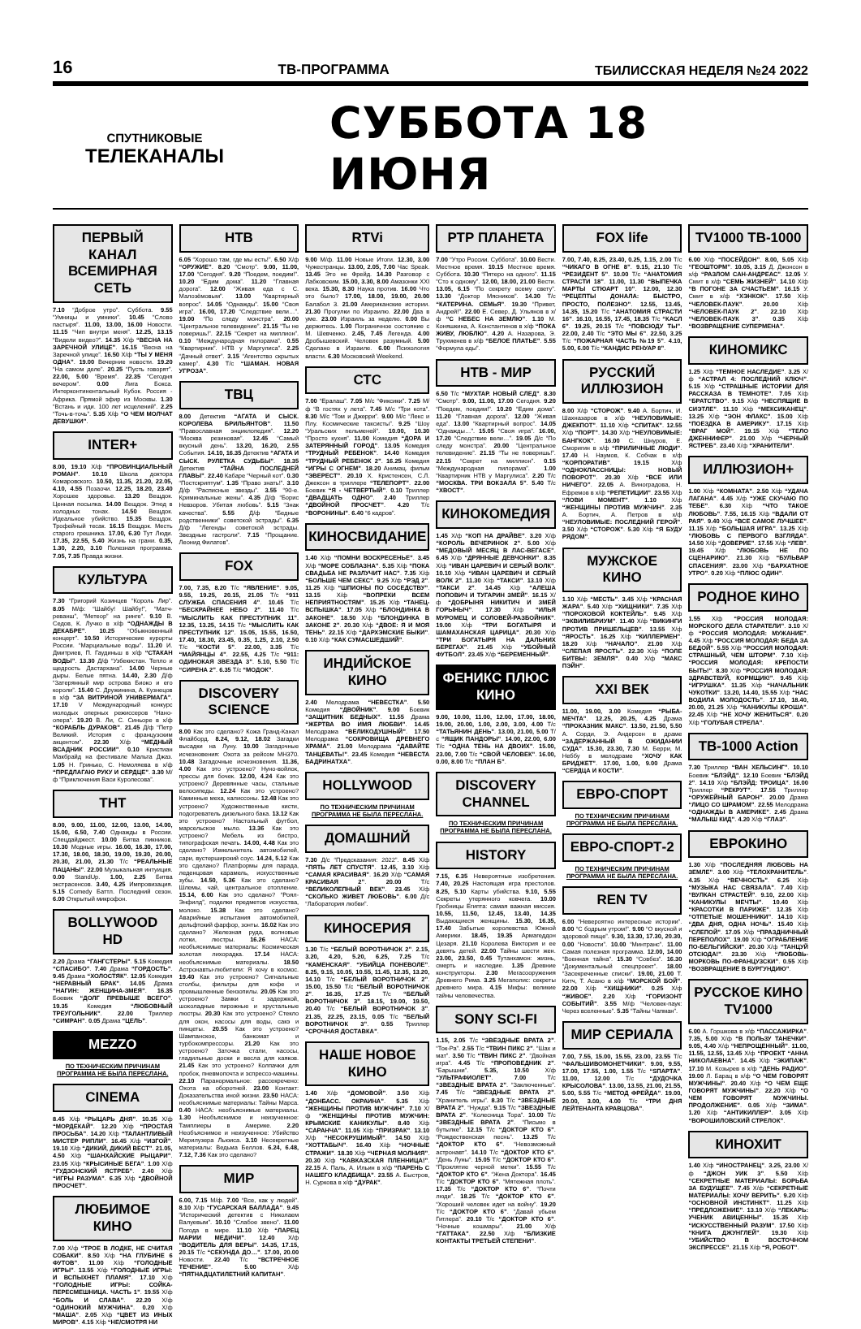16 ТВ-ПРОГРАММА ТБИЛИССКАЯ НЕДЕЛЯ №24 2022
СПУТНИКОВЫЕ
ТЕЛЕКАНАЛЫ
СУББОТА 18 ИЮНЯ
ПЕРВЫЙ КАНАЛ ВСЕМИРНАЯ СЕТЬ
7.10 “Доброе утро”. Суббота. 9.55 “Умницы и умники”. 10.45 “Слово пастыря”. 11.00, 13.00, 16.00 Новости. 11.15 “Чип внутри меня”. 12.25, 13.15 “Видели видео?”. 14.35 Х/ф “ВЕСНА НА ЗАРЕЧНОЙ УЛИЦЕ”. 16.15 “Весна на Заречной улице”. 16.50 Х/ф “ТЫ У МЕНЯ ОДНА”. 19.00 Вечерние новости. 19.20 “На самом деле”. 20.25 “Пусть говорят”. 22.00, 5.00 “Время”. 22.35 “Сегодня вечером”. 0.00 Лига Бокса. Интерконтинентальный Кубок. Россия - Африка. Прямой эфир из Москвы. 1.30 “Встань и иди. 100 лет исцелений”. 2.25 “Точь-в-точь”. 5.35 Х/ф “О ЧЕМ МОЛЧАТ ДЕВУШКИ”.
INTER+
8.00, 19.10 Х/ф “ПРОВИНЦИАЛЬНЫЙ РОМАН”. 10.10 Школа доктора Комаровского. 10.50, 11.35, 21.20, 22.05, 4.10, 4.55 Позаочи. 12.25, 18.20, 23.40 Хорошее здоровье. 13.20 Вещдок. Ценная посылка. 14.00 Вещдок. Этюд в холодных тонах. 14.50 Вещдок. Идеальное убийство. 15.35 Вещдок. Трофейный тесак. 16.15 Вещдок. Месть старого грешника. 17.00, 6.30 Тут Люди. 17.35, 22.55, 5.40 Жизнь на грани. 0.35, 1.30, 2.20, 3.10 Полезная программа. 7.05, 7.35 Правда жизни.
КУЛЬТУРА
7.30 “Григорий Козинцев “Король Лир”. 8.05 М/ф: “Шайбу! Шайбу!”, “Матч-реванш”, “Метеор” на ринге”. 9.10 В. Седов, К. Лучко в х/ф “ОДНАЖДЫ В ДЕКАБРЕ”. 10.25 “Обыкновенный концерт”. 10.50 Исторические курорты России. “Марциальные воды”. 11.20 И. Дмитриев, П. Гаудиньш в х/ф “СТАКАН ВОДЫ”. 13.30 Д/ф “Узбекистан. Тепло и щедрость Дастархана”. 14.00 Черные дыры. Белые пятна. 14.40, 2.30 Д/ф “Затерянный мир острова Биоко и его короли”. 15.40 С. Дружинина, А. Кузнецов в х/ф “ЗА ВИТРИНОЙ УНИВЕРМАГА”. 17.10 V Международный конкурс молодых оперных режиссеров “Нано-опера”. 19.20 В. Ли, С. Синьоре в х/ф “КОРАБЛЬ ДУРАКОВ”. 21.45 Д/ф “Петр Великий. История с французским акцентом”. 22.30 Х/ф “МЕДНЫЙ ВСАДНИК РОССИИ”. 0.10 Кристиан Макбрайд на фестивале Мальта Джаз. 1.05 Н. Гринько, С. Немоляева в х/ф “ПРЕДЛАГАЮ РУКУ И СЕРДЦЕ”. 3.30 М/ф “Приключения Васи Куролесова”.
ТНТ
8.00, 9.00, 11.00, 12.00, 13.00, 14.00, 15.00, 6.50, 7.40 Однажды в России. Спецдайджест. 10.00 Битва пикников. 10.30 Модные игры. 16.00, 16.30, 17.00, 17.30, 18.00, 18.30, 19.00, 19.30, 20.00, 20.30, 21.00, 21.30 Т/с “РЕАЛЬНЫЕ ПАЦАНЫ”. 22.00 Музыкальная интуиция. 0.00 StandUp. 1.00, 2.25 Битва экстрасенсов. 3.40, 4.25 Импровизация. 5.15 Comedy Баттл. Последний сезон. 6.00 Открытый микрофон.
BOLLYWOOD HD
2.20 Драма “ГАНГСТЕРЫ”. 5.15 Комедия “СПАСИБО”. 7.40 Драма “ГОРДОСТЬ”. 9.45 Драма “ХОЛОСТЯК”. 12.05 Комедия “НЕРАВНЫЙ БРАК”. 14.05 Драма “НАГИН: ЖЕНЩИНА-ЗМЕЯ”. 16.35 Боевик “ДОЛГ ПРЕВЫШЕ ВСЕГО”. 19.35 Комедия “ЛЮБОВНЫЙ ТРЕУГОЛЬНИК”. 22.00 Триллер “СИМРАН”. 0.05 Драма “ЦЕЛЬ”.
MEZZO
ПО ТЕХНИЧЕСКИМ ПРИЧИНАМ ПРОГРАММА НЕ БЫЛА ПЕРЕСЛАНА.
CINEMA
8.45 Х/ф “РЫЦАРЬ ДНЯ”. 10.35 Х/ф “МОРДЕКАЙ”. 12.20 Х/ф “ПРОСТАЯ ПРОСЬБА”. 14.20 Х/ф “ТАЛАНТЛИВЫЙ МИСТЕР РИПЛИ”. 16.45 Х/ф “ИЗГОЙ”. 19.10 Х/ф “ДИКИЙ, ДИКИЙ ВЕСТ”. 21.05, 4.50 Х/ф “ШАНХАЙСКИЕ РЫЦАРИ”. 23.05 Х/ф “КРЫСИНЫЕ БЕГА”. 1.00 Х/ф “ГУДЗОНСКИЙ ЯСТРЕБ”. 2.40 Х/ф “ИГРЫ РАЗУМА”. 6.35 Х/ф “ДВОЙНОЙ ПРОСЧЕТ”.
ЛЮБИМОЕ КИНО
7.00 Х/ф “ТРОЕ В ЛОДКЕ, НЕ СЧИТАЯ СОБАКИ”. 8.50 Х/ф “НА ГЛУБИНЕ 6 ФУТОВ”. 11.00 Х/ф “ГОЛОДНЫЕ ИГРЫ”. 13.55 Х/ф “ГОЛОДНЫЕ ИГРЫ: И ВСПЫХНЕТ ПЛАМЯ”. 17.10 Х/ф “ГОЛОДНЫЕ ИГРЫ: СОЙКА-ПЕРЕСМЕШНИЦА. ЧАСТЬ 1”. 19.55 Х/ф “БОЛЬ И СЛАВА”. 22.20 Х/ф “ОДИНОКИЙ МУЖЧИНА”. 0.20 Х/ф “МАША”. 2.05 Х/ф “ЦВЕТ ИЗ ИНЫХ МИРОВ”. 4.15 Х/ф “НЕ/СМОТРЯ НИ
НТВ
6.05 “Хорошо там, где мы есть!”. 6.50 Х/ф “ОРУЖИЕ”. 8.20 “Смотр”. 9.00, 11.00, 17.00 “Сегодня”. 9.20 “Поедем, поедим!”. 10.20 “Едим дома”. 11.20 “Главная дорога”. 12.00 “Живая еда с С. Малозёмовым”. 13.00 “Квартирный вопрос”. 14.05 “Однажды”. 15.00 “Своя игра”. 16.00, 17.20 “Следствие вели…”. 19.00 “По следу монстра”. 20.00 “Центральное телевидение”. 21.15 “Ты не поверишь!”. 22.15 “Секрет на миллион”. 0.10 “Международная пилорама”. 0.55 “Квартирник”. НТВ у Маргулиса”. 2.25 “Дачный ответ”. 3.15 “Агентство скрытых камер”. 4.30 Т/с “ШАМАН. НОВАЯ УГРОЗА”.
ТВЦ
8.00 Детектив “АГАТА И СЫСК. КОРОЛЕВА БРИЛЬЯНТОВ”. 11.50 “Православная энциклопедия”. 12.20 “Москва резиновая”. 12.45 “Самый вкусный день”. 13.20, 16.20, 2.55 События. 14.10, 16.35 Детектив “АГАТА И СЫСК. РУЛЕТКА СУДЬБЫ”. 18.35 Детектив “ТАЙНА ПОСЛЕДНЕЙ ГЛАВЫ”. 22.40 Кабаре “Черный кот”. 0.30 “Постскриптум”. 1.35 “Право знать!”. 3.10 Д/ф “Расписные звезды”. 3.55 “90-е. Криминальные жены”. 4.35 Д/ф “Борис Невзоров. Убитая любовь”. 5.15 “Знак качества”. 5.55 Д/ф “Бедные родственники” советской эстрады”. 6.35 Д/ф “Легенды советской эстрады. Звездные гастроли”. 7.15 “Прощание. Леонид Филатов”.
FOX
7.00, 7.35, 8.20 Т/с “ЯВЛЕНИЕ”. 9.05, 9.55, 19.25, 20.15, 21.05 Т/с “911 СЛУЖБА СПАСЕНИЯ 4”. 10.45 Т/с “БЕСКРАЙНЕЕ НЕБО 2”. 11.40 Т/с “МЫСЛИТЬ КАК ПРЕСТУПНИК 11”. 12.35, 13.25, 14.15 Т/с “МЫСЛИТЬ КАК ПРЕСТУПНИК 12”. 15.05, 15.55, 16.50, 17.40, 18.30, 23.45, 0.35, 1.25, 2.10, 2.50 Т/с “КОСТИ 5”. 22.00, 3.35 Т/с “МАЙЯНЦЫ 4”. 22.55, 4.25 Т/с “911: ОДИНОКАЯ ЗВЕЗДА 3”. 5.10, 5.50 Т/с “СИРЕНА 2”. 6.35 Т/с “МОДОК”.
DISCOVERY SCIENCE
8.00 Как это сделано? Кожа Гранд-Канал Флайборд. 8.24, 9.12, 18.02 Загадки высадки на Луну. 10.00 Загадочные исчезновения: Охота за рейсом MH370. 10.48 Загадочные исчезновения. 11.36, 4.00 Как это устроено? Нуно-войлок, прессы для бочек. 12.00, 4.24 Как это устроено? Деревянные часы, стальные велосипеды. 12.24 Как это устроено? Каминные меха, калиссоны. 12.48 Как это устроено? Художественные кисти, подогреватель дизельного бака. 13.12 Как это устроено? Настольный футбол, марсельское мыло. 13.36 Как это устроено? Мебель из бистро, типографская печать. 14.00, 4.48 Как это сделано? Измельчитель автомобилей, сари, вустерширский соус. 14.24, 5.12 Как это сделано? Платформы для парада, леденцовая карамель, искусственные зубы. 14.50, 5.36 Как это сделано? Шлемы, чай, центральное отопление. 15.14, 6.00 Как это сделано? “Роял-Энфилд”, поделки предметов искусства, молоко. 15.38 Как это сделано? Аварийные испытания автомобилей, дельфтский фарфор, зонты. 16.02 Как это сделано? Железная руда, волновые лотки, люстры. 16.26 НАСА: необъяснимые материалы: Космическая золотая лихорадка. 17.14 НАСА: необъяснимые материалы. 18.50 Астронавты-любители: Я хочу в космос. 19.40 Как это устроено? Сигнальные столбы, фильтры для кофе и промышленные бензопилы. 20.05 Как это устроено? Замки с задержкой, шоколадные пирожные и хрустальные люстры. 20.30 Как это устроено? Стекло для окон, насосы для воды, сакэ и пинцеты. 20.55 Как это устроено? Шампанское, банкомат и турбокомпрессоры. 21.20 Как это устроено? Заточка стали, насосы, гладильные доски и весла для каяков. 21.45 Как это устроено? Колпачки для пробок, пневмопочта и эспрессо-машины. 22.10 Паранормальное: рассекречено: Охота на оборотней. 23.00 Контакт: Доказательства иной жизни. 23.50 НАСА: необъяснимые материалы: Тайны Марса. 0.40 НАСА: необъяснимые материалы. 1.30 Необъяснимое и неизученное: Тамплиеры в Америке. 2.20 Необъяснимое и неизученное: Убийство Мерилузера Льюиса. 3.10 Несекретные материалы: Ведьма Беллов. 6.24, 6.48, 7.12, 7.36 Как это сделано?
МИР
6.00, 7.15 М/ф. 7.00 “Все, как у людей”. 8.10 Х/ф “ГУСАРСКАЯ БАЛЛАДА”. 9.45 “Исторический детектив с Николаем Валуевым”. 10.10 “Слабое звено”. 11.00 Погода в мире. 11.10 Х/ф “ЛАРЕЦ МАРИИ МЕДИЧИ”. 12.40 Х/ф “ВОДИТЕЛЬ ДЛЯ ВЕРЫ”. 14.35, 17.15, 20.15 Т/с “СЕКУНДА ДО…”. 17.00, 20.00 Новости. 22.40 Т/с “ВСТРЕЧНОЕ ТЕЧЕНИЕ”. 5.00 Х/ф “ПЯТНАДЦАТИЛЕТНИЙ КАПИТАН”.
RTVi
9.00 М/ф. 11.00 Новые Итоги. 12.30, 3.00 Чужестранцы. 13.00, 2.05, 7.00 Час Speak. 13.45 Это не Фрейд. 14.30 Разговор с Лабковским. 15.00, 3.30, 8.00 Амазонки XXI века. 15.30, 8.30 Наука против. 16.00 Что это было? 17.00, 18.00, 19.00, 20.00 Балабол 3. 21.00 Американские истории. 21.30 Прогулки по Израилю. 22.00 Два в уме. 23.00 Израиль за неделю. 0.00 Вы держитесь. 1.00 Пограничное состояние с М. Шевченко. 2.45, 7.45 Легенда. 4.00 Дробышевский. Человек разумный. 5.00 Сделано в Израиле. 6.00 Психология власти. 6.30 Московский Weekend.
СТС
7.00 “Ералаш”. 7.05 М/с “Фиксики”. 7.25 М/ф “В гостях у лета”. 7.45 М/с “Три кота”. 8.30 М/с “Том и Джерри”. 9.00 М/с “Лекс и Плу. Космические таксисты”. 9.25 “Шоу “Уральских пельменей”. 10.00, 10.30 “Просто кухня”. 11.00 Комедия “ДОРА И ЗАТЕРЯННЫЙ ГОРОД”. 13.05 Комедия “ТРУДНЫЙ РЕБЕНОК”. 14.40 Комедия “ТРУДНЫЙ РЕБЕНОК 2”. 16.25 Комедия “ИГРЫ С ОГНЕМ”. 18.20 Анимац. фильм “ЭВЕРЕСТ”. 20.10 Х. Кристенсен, С.Л. Джексон в триллере “ТЕЛЕПОРТ”. 22.00 Боевик “Я - ЧЕТВЕРТЫЙ”. 0.10 Триллер “ДВАДЦАТЬ ОДНО”. 2.40 Триллер “ДВОЙНОЙ ПРОСЧЕТ”. 4.20 Т/с “ВОРОНИНЫ”. 6.40 “6 кадров”.
КИНОСВИДАНИЕ
1.40 Х/ф “ПОМНИ ВОСКРЕСЕНЬЕ”. 3.45 Х/ф “МОРЕ СОБЛАЗНА”. 5.35 Х/ф “ПОКА СВАДЬБА НЕ РАЗЛУЧИТ НАС”. 7.35 Х/ф “БОЛЬШЕ ЧЕМ СЕКС”. 9.25 Х/ф “РЭД 2”. 11.25 Х/ф “ШПИОНЫ ПО СОСЕДСТВУ”. 13.15 Х/ф “ВОПРЕКИ ВСЕМ НЕПРИЯТНОСТЯМ”. 15.25 Х/ф “ТАНЕЦ-ВСПЫШКА”. 17.05 Х/ф “БЛОНДИНКА В ЗАКОНЕ”. 18.50 Х/ф “БЛОНДИНКА В ЗАКОНЕ 2”. 20.30 Х/ф “ДВОЕ: Я И МОЯ ТЕНЬ”. 22.15 Х/ф “ДАРХЭМСКИЕ БЫКИ”. 0.10 Х/ф “КАК СУМАСШЕДШИЙ”.
ИНДИЙСКОЕ КИНО
2.40 Мелодрама “НЕВЕСТКА”. 5.50 Комедия “ДВОЙНИК”. 9.00 Боевик “ЗАЩИТНИК БЕДНЫХ”. 11.55 Драма “ЖЕРТВА ВО ИМЯ ЛЮБВИ”. 14.45 Мелодрама “ВЕЛИКОДУШНЫЙ”. 17.50 Мелодрама “СОКРОВИЩА ДРЕВНЕГО ХРАМА”. 21.00 Мелодрама “ДАВАЙТЕ ТАНЦЕВАТЬ!”. 23.45 Комедия “НЕВЕСТА БАДРИНАТХА”.
HOLLYWOOD
ПО ТЕХНИЧЕСКИМ ПРИЧИНАМ ПРОГРАММА НЕ БЫЛА ПЕРЕСЛАНА.
ДОМАШНИЙ
7.30 Д/с “Предсказания: 2022”. 8.45 Х/ф “ПЯТЬ ЛЕТ СПУСТЯ”. 12.45, 3.10 Х/ф “САМАЯ КРАСИВАЯ”. 16.20 Х/ф “САМАЯ КРАСИВАЯ 2”. 20.00 Т/с “ВЕЛИКОЛЕПНЫЙ ВЕК”. 23.45 Х/ф “СКОЛЬКО ЖИВЕТ ЛЮБОВЬ”. 6.00 Д/с “Лаборатория любви”.
КИНОСЕРИЯ
1.30 Т/с “БЕЛЫЙ ВОРОТНИЧОК 2”. 2.15, 3.20, 4.20, 5.20, 6.25, 7.25 Т/с “КАМЕНСКАЯ”. “УБИЙЦА ПОНЕВОЛЕ”. 8.25, 9.15, 10.05, 10.55, 11.45, 12.35, 13.20, 14.10 Т/с “БЕЛЫЙ ВОРОТНИЧОК 2”. 15.00, 15.50 Т/с “БЕЛЫЙ ВОРОТНИЧОК 2”. 16.35, 17.25 Т/с “БЕЛЫЙ ВОРОТНИЧОК 3”. 18.15, 19.00, 19.50, 20.40 Т/с “БЕЛЫЙ ВОРОТНИЧОК 3”. 21.35, 22.25, 23.15, 0.05 Т/с “БЕЛЫЙ ВОРОТНИЧОК 3”. 0.55 Триллер “СРОЧНАЯ ДОСТАВКА”.
НАШЕ НОВОЕ КИНО
1.40 Х/ф “ДОМОВОЙ”. 3.50 Х/ф “ДОНБАСС. ОКРАИНА”. 5.35 Х/ф “ЖЕНЩИНЫ ПРОТИВ МУЖЧИН”. 7.10 Х/ф “ЖЕНЩИНЫ ПРОТИВ МУЖЧИН: КРЫМСКИЕ КАНИКУЛЫ”. 8.40 Х/ф “САРАНЧА”. 11.05 Х/ф “ПРИЗРАК”. 13.10 Х/ф “НЕСОКРУШИМЫЙ”. 14.50 Х/ф “ХОТТАБЫЧ”. 16.40 Х/ф “НОЧНЫЕ СТРАЖИ”. 18.30 Х/ф “ЧЕРНАЯ МОЛНИЯ”. 20.30 Х/ф “КАВКАЗСКАЯ ПЛЕННИЦА!”. 22.15 А. Паль, А. Ильин в х/ф “ПАРЕНЬ С НАШЕГО КЛАДБИЩА”. 23.55 А. Быстров, Н. Суркова в х/ф “ДУРАК”.
РТР ПЛАНЕТА
7.00 “Утро России. Суббота”. 10.00 Вести. Местное время. 10.15 Местное время. Суббота. 10.30 “Пятеро на одного”. 11.15 “Сто к одному”. 12.00, 18.00, 21.00 Вести. 13.05, 6.15 “По секрету всему свету”. 13.30 “Доктор Мясников”. 14.30 Т/с “КАТЕРИНА. СЕМЬЯ”. 19.30 “Привет, Андрей!”. 22.00 Е. Север, Д. Ульянов в х/ф “С НЕБЕС НА ЗЕМЛЮ”. 1.10 М. Коняшкина, А. Константинов в х/ф “ПОКА ЖИВУ, ЛЮБЛЮ”. 4.20 А. Назарова, Э. Трухменев в х/ф “БЕЛОЕ ПЛАТЬЕ”. 5.55 “Формула еды”.
НТВ - МИР
6.50 Т/с “МУХТАР. НОВЫЙ СЛЕД”. 8.30 “Смотр”. 9.00, 11.00, 17.00 Сегодня. 9.20 “Поедем, поедим!”. 10.20 “Едим дома”. 11.20 “Главная дорога”. 12.00 “Живая еда”. 13.00 “Квартирный вопрос”. 14.05 “Однажды…”. 15.05 “Своя игра”. 16.00, 17.20 “Следствие вели…”. 19.05 Д/с “По следу монстра”. 20.00 “Центральное телевидение”. 21.15 “Ты не поверишь!”. 22.15 “Секрет на миллион”. 0.15 “Международная пилорама”. 1.00 “Квартирник НТВ у Маргулиса”. 2.20 Т/с “МОСКВА. ТРИ ВОКЗАЛА 5”. 5.40 Т/с “ХВОСТ”.
КИНОКОМЕДИЯ
1.45 Х/ф “КОП НА ДРАЙВЕ”. 3.20 Х/ф “КОРОЛЬ ВЕЧЕРИНОК 2”. 5.00 Х/ф “МЕДОВЫЙ МЕСЯЦ В ЛАС-ВЕГАСЕ”. 6.45 Х/ф “ДРЯННЫЕ ДЕВЧОНКИ”. 8.35 Х/ф “ИВАН ЦАРЕВИЧ И СЕРЫЙ ВОЛК”. 10.10 Х/ф “ИВАН ЦАРЕВИЧ И СЕРЫЙ ВОЛК 2”. 11.30 Х/ф “ТАКСИ”. 13.10 Х/ф “ТАКСИ 2”. 14.45 Х/ф “АЛЕША ПОПОВИЧ И ТУГАРИН ЗМЕЙ”. 16.15 Х/ф “ДОБРЫНЯ НИКИТИЧ И ЗМЕЙ ГОРЫНЫЧ”. 17.30 Х/ф “ИЛЬЯ МУРОМЕЦ И СОЛОВЕЙ-РАЗБОЙНИК”. 19.00 Х/ф “ТРИ БОГАТЫРЯ И ШАМАХАНСКАЯ ЦАРИЦА”. 20.30 Х/ф “ТРИ БОГАТЫРЯ НА ДАЛЬНИХ БЕРЕГАХ”. 21.45 Х/ф “УБОЙНЫЙ ФУТБОЛ”. 23.45 Х/ф “БЕРЕМЕННЫЙ”.
ФЕНИКС ПЛЮС КИНО
9.00, 10.00, 11.00, 12.00, 17.00, 18.00, 19.00, 20.00, 1.00, 2.00, 3.00, 4.00 Т/с “ТАТЬЯНИН ДЕНЬ”. 13.00, 21.00, 5.00 Т/с “ЯЩИК ПАНДОРЫ”. 14.00, 22.00, 6.00 Т/с “ОДНА ТЕНЬ НА ДВОИХ”. 15.00, 23.00, 7.00 Т/с “СВОЙ ЧЕЛОВЕК”. 16.00, 0.00, 8.00 Т/с “ПЛАН Б”.
DISCOVERY CHANNEL
ПО ТЕХНИЧЕСКИМ ПРИЧИНАМ ПРОГРАММА НЕ БЫЛА ПЕРЕСЛАНА.
HISTORY
7.15, 6.35 Невероятные изобретения. 7.40, 20.25 Настоящая игра престолов. 8.25, 5.10 Карты убийства. 9.10, 5.55 Секреты утерянного ковчега. 10.00 Гробницы Египта: самая важная миссия. 10.55, 11.50, 12.45, 13.40, 14.35 Выдающиеся женщины. 15.30, 16.35, 17.40 Забытые королевства Южной Америки. 18.45, 19.35 Армагеддон Цезаря. 21.10 Королева Виктория и ее девять детей. 22.00 Тайны шести жен. 23.00, 23.50, 0.45 Тутанхамон: жизнь, смерть и наследие. 1.35 Древние конструкторы. 2.30 Мегасооружения Древнего Рима. 3.25 Мегаполис: секреты древнего мира. 4.15 Мифы: великие тайны человечества.
SONY SCI-FI
1.15, 2.05 Т/с “ЗВЕЗДНЫЕ ВРАТА 2”. “Ток-Ра”. 2.55 Т/с “ТВИН ПИКС 2”. “Шах и мат”. 3.50 Т/с “ТВИН ПИКС 2”. “Двойная игра”. 4.45 Т/с “ПРОПОВЕДНИК 2”. “Барышни”. 5.35, 10.50 Х/ф “УЛЬТРАФИОЛЕТ”. 7.00 Т/с “ЗВЕЗДНЫЕ ВРАТА 2”. “Заключенные”. 7.45 Т/с “ЗВЕЗДНЫЕ ВРАТА 2”. “Хранитель игры”. 8.30 Т/с “ЗВЕЗДНЫЕ ВРАТА 2”. “Нужда”. 9.15 Т/с “ЗВЕЗДНЫЕ ВРАТА 2”. “Колесница Тора”. 10.00 Т/с “ЗВЕЗДНЫЕ ВРАТА 2”. “Письмо в бутылке”. 12.15 Т/с “ДОКТОР КТО 6”. “Рождественская песнь”. 13.25 Т/с “ДОКТОР КТО 6”. “Невозможный астронавт”. 14.10 Т/с “ДОКТОР КТО 6”. “День Луны”. 15.05 Т/с “ДОКТОР КТО 6”. “Проклятие черной метки”. 15.55 Т/с “ДОКТОР КТО 6”. “Жена Доктора”. 16.45 Т/с “ДОКТОР КТО 6”. “Мятежная плоть”. 17.35 Т/с “ДОКТОР КТО 6”. “Почти люди”. 18.25 Т/с “ДОКТОР КТО 6”. “Хороший человек идет на войну”. 19.20 Т/с “ДОКТОР КТО 6”. “Давай убьем Гитлера”. 20.10 Т/с “ДОКТОР КТО 6”. “Ночные кошмары”. 21.00 Х/ф “ГАТТАКА”. 22.50 Х/ф “БЛИЗКИЕ КОНТАКТЫ ТРЕТЬЕЙ СТЕПЕНИ”.
FOX life
7.00, 7.40, 8.25, 23.40, 0.25, 1.15, 2.00 Т/с “ЧИКАГО В ОГНЕ 8”. 9.15, 21.10 Т/с “РЕЗИДЕНТ 5”. 10.00 Т/с “АНАТОМИЯ СТРАСТИ 18”. 11.00, 11.30 “ВЫПЕЧКА МАРТЫ СТЮАРТ 10”. 12.00, 12.30 “РЕЦЕПТЫ ДОНАЛА: БЫСТРО, ПРОСТО, ПОЛЕЗНО”. 12.55, 13.45, 14.35, 15.20 Т/с “АНАТОМИЯ СТРАСТИ 16”. 16.10, 16.55, 17.45, 18.35 Т/с “КАСЛ 6”. 19.25, 20.15 Т/с “ПОВСЮДУ ТЫ”. 22.00, 2.40 Т/с “ЭТО МЫ 6”. 22.50, 3.25 Т/с “ПОЖАРНАЯ ЧАСТЬ №19 5”. 4.10, 5.00, 6.00 Т/с “КАНДИС РЕНУАР 8”.
РУССКИЙ ИЛЛЮЗИОН
8.00 Х/ф “СТОРОЖ”. 9.40 А. Бортич, И. Шахназаров в х/ф “НЕУЛОВИМЫЕ: ДЖЕКПОТ”. 11.10 Х/ф “СПИТАК”. 12.55 Х/ф “ПОРТ”. 14.30 Х/ф “НЕУЛОВИМЫЕ: БАНГКОК”. 16.00 С. Шнуров, Е. Сморигин в х/ф “ПРИЛИЧНЫЕ ЛЮДИ”. 17.40 Н. Наумов, К. Собчак в х/ф “КОРПОРАТИВ”. 19.15 Х/ф “ОДНОКЛАССНИЦЫ: НОВЫЙ ПОВОРОТ”. 20.30 Х/ф “ВСЕ ИЛИ НИЧЕГО”. 22.05 А. Виноградова, Н. Ефремов в х/ф “РЕПЕТИЦИИ”. 23.55 Х/ф “ЛОВИ МОМЕНТ”. 1.10 Х/ф “ЖЕНЩИНЫ ПРОТИВ МУЖЧИН”. 2.35 А. Бортич, А. Петров в х/ф “НЕУЛОВИМЫЕ: ПОСЛЕДНИЙ ГЕРОЙ”. 3.50 Х/ф “СТОРОЖ”. 5.30 Х/ф “Я БУДУ РЯДОМ”.
МУЖСКОЕ КИНО
1.10 Х/ф “МЕСТЬ”. 3.45 Х/ф “КРАСНАЯ ЖАРА”. 5.40 Х/ф “ХИЩНИКИ”. 7.35 Х/ф “ПОРОХОВОЙ КОКТЕЙЛЬ”. 9.45 Х/ф “ЭКВИЛИБРИУМ”. 11.40 Х/ф “ВИКИНГИ ПРОТИВ ПРИШЕЛЬЦЕВ”. 13.55 Х/ф “ЯРОСТЬ”. 16.25 Х/ф “КИЛЛЕРМЕН”. 18.20 Х/ф “НАЧАЛО”. 21.00 Х/ф “СЛЕПАЯ ЯРОСТЬ”. 22.30 Х/ф “ПОЛЕ БИТВЫ: ЗЕМЛЯ”. 0.40 Х/ф “МАКС ПЭЙН”.
XXI ВЕК
11.00, 19.00, 3.00 Комедия “РЫБА-МЕЧТА”. 12.25, 20.25, 4.25 Драма “ПРОКАЗНИК МАКС”. 13.50, 21.50, 5.50 А. Сорди, Э. Андерсен в драме “ЗАДЕРЖАННЫЙ В ОЖИДАНИИ СУДА”. 15.30, 23.30, 7.30 М. Берри, М. Неббу в мелодраме “ХОЧУ КАК БРИДЖЕТ”. 17.00, 1.00, 9.00 Драма “СЕРДЦА И КОСТИ”.
ЕВРО-СПОРТ
ПО ТЕХНИЧЕСКИМ ПРИЧИНАМ ПРОГРАММА НЕ БЫЛА ПЕРЕСЛАНА.
ЕВРО-СПОРТ-2
ПО ТЕХНИЧЕСКИМ ПРИЧИНАМ ПРОГРАММА НЕ БЫЛА ПЕРЕСЛАНА.
REN TV
6.00 “Невероятно интересные истории”. 8.00 “С бодрым утром!”. 9.00 “О вкусной и здоровой пище”. 9.30, 13.30, 17.30, 20.30, 0.00 “Новости”. 10.00 “Минтранс”. 11.00 Самая полезная программа. 12.00, 14.00 “Военная тайна”. 15.30 “Совбез”. 16.30 “Документальный спецпроект”. 18.00 “Засекреченные списки”. 19.00, 21.00 Т. Китч, Т. Асано в х/ф “МОРСКОЙ БОЙ”. 22.00 Х/ф “ХИЩНИКИ”. 0.25 Х/ф “ЖИВОЕ”. 2.20 Х/ф “ГОРИЗОНТ СОБЫТИЙ”. 3.55 М/ф “Человек-паук: Через вселенные”. 5.35 “Тайны Чапман”.
МИР СЕРИАЛА
7.00, 7.55, 15.00, 15.55, 23.00, 23.55 Т/с “ФАЛЬШИВОМОНЕТЧИКИ”. 9.00, 9.55, 17.00, 17.55, 1.00, 1.55 Т/с “SПАРТА”. 11.00, 12.00 Т/с “ДУДОЧКА КРЫСОЛОВА”. 13.00, 13.55, 21.00, 21.55, 5.00, 5.55 Т/с “МЕТОД ФРЕЙДА”. 19.00, 20.00, 3.00, 4.00 Т/с “ТРИ ДНЯ ЛЕЙТЕНАНТА КРАВЦОВА”.
TV1000 ТВ-1000
6.00 Х/ф “ПОСЕЙДОН”. 8.00, 5.05 Х/ф “ГЕОШТОРМ”. 10.05, 3.15 Д. Джонсон в х/ф “РАЗЛОМ САН-АНДРЕАС”. 12.05 У. Смит в х/ф “СЕМЬ ЖИЗНЕЙ”. 14.10 Х/ф “В ПОГОНЕ ЗА СЧАСТЬЕМ”. 16.15 У. Смит в х/ф “ХЭНКОК”. 17.50 Х/ф “ЧЕЛОВЕК-ПАУК”. 20.00 Х/ф “ЧЕЛОВЕК-ПАУК 2”. 22.10 Х/ф “ЧЕЛОВЕК-ПАУК 3”. 0.35 Х/ф “ВОЗВРАЩЕНИЕ СУПЕРМЕНА”.
КИНОМИКС
1.25 Х/ф “ТЕМНОЕ НАСЛЕДИЕ”. 3.25 Х/ф “АСТРАЛ 4: ПОСЛЕДНИЙ КЛЮЧ”. 5.15 Х/ф “СТРАШНЫЕ ИСТОРИИ ДЛЯ РАССКАЗА В ТЕМНОТЕ”. 7.05 Х/ф “БРАТСТВО”. 9.15 Х/ф “НЕСПЯЩИЕ В СИЭТЛЕ”. 11.10 Х/ф “МЕКСИКАНЕЦ”. 13.25 Х/ф “ЭОН ФЛАКС”. 15.00 Х/ф “ПОЕЗДКА В АМЕРИКУ”. 17.15 Х/ф “ВРАГ МОЙ”. 19.15 Х/ф “ТЕЛО ДЖЕННИФЕР”. 21.00 Х/ф “ЧЕРНЫЙ ЯСТРЕБ”. 23.40 Х/ф “ХРАНИТЕЛИ”.
ИЛЛЮЗИОН+
1.00 Х/ф “КОМНАТА”. 2.50 Х/ф “УДАЧА ЛАГАНА”. 4.45 Х/ф “УЖЕ СКУЧАЮ ПО ТЕБЕ”. 6.30 Х/ф “ЧТО ТАКОЕ ЛЮБОВЬ”. 7.55, 16.15 Х/ф “ВДАЛИ ОТ РАЯ”. 9.40 Х/ф “ВСЕ САМОЕ ЛУЧШЕЕ”. 11.15 Х/ф “БОЛЬШАЯ ИГРА”. 13.25 Х/ф “ЛЮБОВЬ С ПЕРВОГО ВЗГЛЯДА”. 14.50 Х/ф “ДОВЕРИЕ”. 17.55 Х/ф “ЛЕВ”. 19.45 Х/ф “ЛЮБОВЬ НЕ ПО СЦЕНАРИЮ”. 21.30 Х/ф “БУЛЬВАР СПАСЕНИЯ”. 23.00 Х/ф “БАРХАТНОЕ УТРО”. 0.20 Х/ф “ПЛЮС ОДИН”.
РОДНОЕ КИНО
1.55 Х/ф “РОССИЯ МОЛОДАЯ: МОРСКОГО ДЕЛА СТАРАТЕЛИ”. 3.10 Х/ф “РОССИЯ МОЛОДАЯ: МУЖАНИЕ”. 4.45 Х/ф “РОССИЯ МОЛОДАЯ: БЕДА ЗА БЕДОЙ”. 5.55 Х/ф “РОССИЯ МОЛОДАЯ: СТРАШНЫЙ, ЧЕМ ШТОРМ”. 7.10 Х/ф “РОССИЯ МОЛОДАЯ: КРЕПОСТИ БЫТЬ!”. 8.30 Х/ф “РОССИЯ МОЛОДАЯ: ЗДРАВСТВУЙ, КОРМЩИК!”. 9.45 Х/ф “ИГРУШКА”. 11.35 Х/ф “НАЧАЛЬНИК ЧУКОТКИ”. 13.20, 14.40, 15.55 Х/ф “НАС ВОДИЛА МОЛОДОСТЬ”. 17.10, 18.40, 20.00, 21.25 Х/ф “КАНИКУЛЫ КРОША”. 22.45 Х/ф “НЕ ХОЧУ ЖЕНИТЬСЯ”. 0.20 Х/ф “ГОЛУБАЯ СТРЕЛА”.
TB-1000 Action
7.30 Триллер “ВАН ХЕЛЬСИНГ”. 10.10 Боевик “БЛЭЙД”. 12.10 Боевик “БЛЭЙД 2”. 14.10 Х/ф “БЛЭЙД: ТРОИЦА”. 16.00 Триллер “РЕКРУТ”. 17.55 Триллер “ОРУЖЕЙНЫЙ БАРОН”. 20.00 Драма “ЛИЦО СО ШРАМОМ”. 22.55 Мелодрама “ОДНАЖДЫ В АМЕРИКЕ”. 2.45 Драма “МАЛЫШ КИД”. 4.20 Х/ф “ГЛАЗ”.
ЕВРОКИНО
1.30 Х/ф “ПОСЛЕДНЯЯ ЛЮБОВЬ НА ЗЕМЛЕ”. 3.00 Х/ф “ТЕЛОХРАНИТЕЛЬ”. 4.35 Х/ф “ВЕЧНОСТЬ”. 6.25 Х/ф “МУЗЫКА НАС СВЯЗАЛА”. 7.40 Х/ф “ВУЛКАН СТРАСТЕЙ”. 9.10, 22.00 Х/ф “КАНИКУЛЫ МЕЧТЫ”. 10.40 Х/ф “КРАСОТКИ В ПАРИЖЕ”. 12.35 Х/ф “ОТПЕТЫЕ МОШЕННИКИ”. 14.10 Х/ф “ДВА ДНЯ, ОДНА НОЧЬ”. 15.40 Х/ф “СЛЕПОЙ”. 17.05 Х/ф “ПРАЗДНИЧНЫЙ ПЕРЕПОЛОХ”. 19.00 Х/ф “ОГРАБЛЕНИЕ ПО-БЕЛЬГИЙСКИ”. 20.30 Х/ф “ТАНЦУЙ ОТСЮДА!”. 23.30 Х/ф “ЛЮБОВЬ-МОРКОВЬ ПО-ФРАНЦУЗСКИ”. 0.55 Х/ф “ВОЗВРАЩЕНИЕ В БУРГУНДИЮ”.
РУССКОЕ КИНО TV1000
6.00 А. Горшкова в х/ф “ПАССАЖИРКА”. 7.35, 5.00 Х/ф “В ПОЛЬЗУ ТАНЕЧКИ”. 9.05, 4.40 Х/ф “НЕПРОЩЕННЫЙ”. 11.00, 11.55, 12.55, 13.45 Х/ф “ПРОЕКТ “АННА НИКОЛАЕВНА”. 14.45 Х/ф “ЭКИПАЖ”. 17.10 М. Козырев в х/ф “ДЕНЬ РАДИО”. 19.00 Л. Барац в х/ф “О ЧЕМ ГОВОРЯТ МУЖЧИНЫ”. 20.40 Х/ф “О ЧЕМ ЕЩЕ ГОВОРЯТ МУЖЧИНЫ”. 22.20 Х/ф “О ЧЕМ ГОВОРЯТ МУЖЧИНЫ. ПРОДОЛЖЕНИЕ”. 0.05 Х/ф “ЗИМА”. 1.20 Х/ф “АНТИКИЛЛЕР”. 3.05 Х/ф “ВОРОШИЛОВСКИЙ СТРЕЛОК”.
КИНОХИТ
1.40 Х/ф “ИНОСТРАНЕЦ”. 3.25, 23.00 Х/ф “ДЖОН УИК 3”. 5.50 Х/ф “СЕКРЕТНЫЕ МАТЕРИАЛЫ: БОРЬБА ЗА БУДУЩЕЕ”. 7.45 Х/ф “СЕКРЕТНЫЕ МАТЕРИАЛЫ: ХОЧУ ВЕРИТЬ”. 9.20 Х/ф “ОСНОВНОЙ ИНСТИНКТ”. 11.25 Х/ф “ПРЕДЛОЖЕНИЕ”. 13.10 Х/ф “ЛЕКАРЬ: УЧЕНИК АВИЦЕННЫ”. 15.35 Х/ф “ИСКУССТВЕННЫЙ РАЗУМ”. 17.50 Х/ф “КНИГА ДЖУНГЛЕЙ”. 19.30 Х/ф “УБИЙСТВО В ВОСТОЧНОМ ЭКСПРЕССЕ”. 21.15 Х/ф “Я, РОБОТ”.